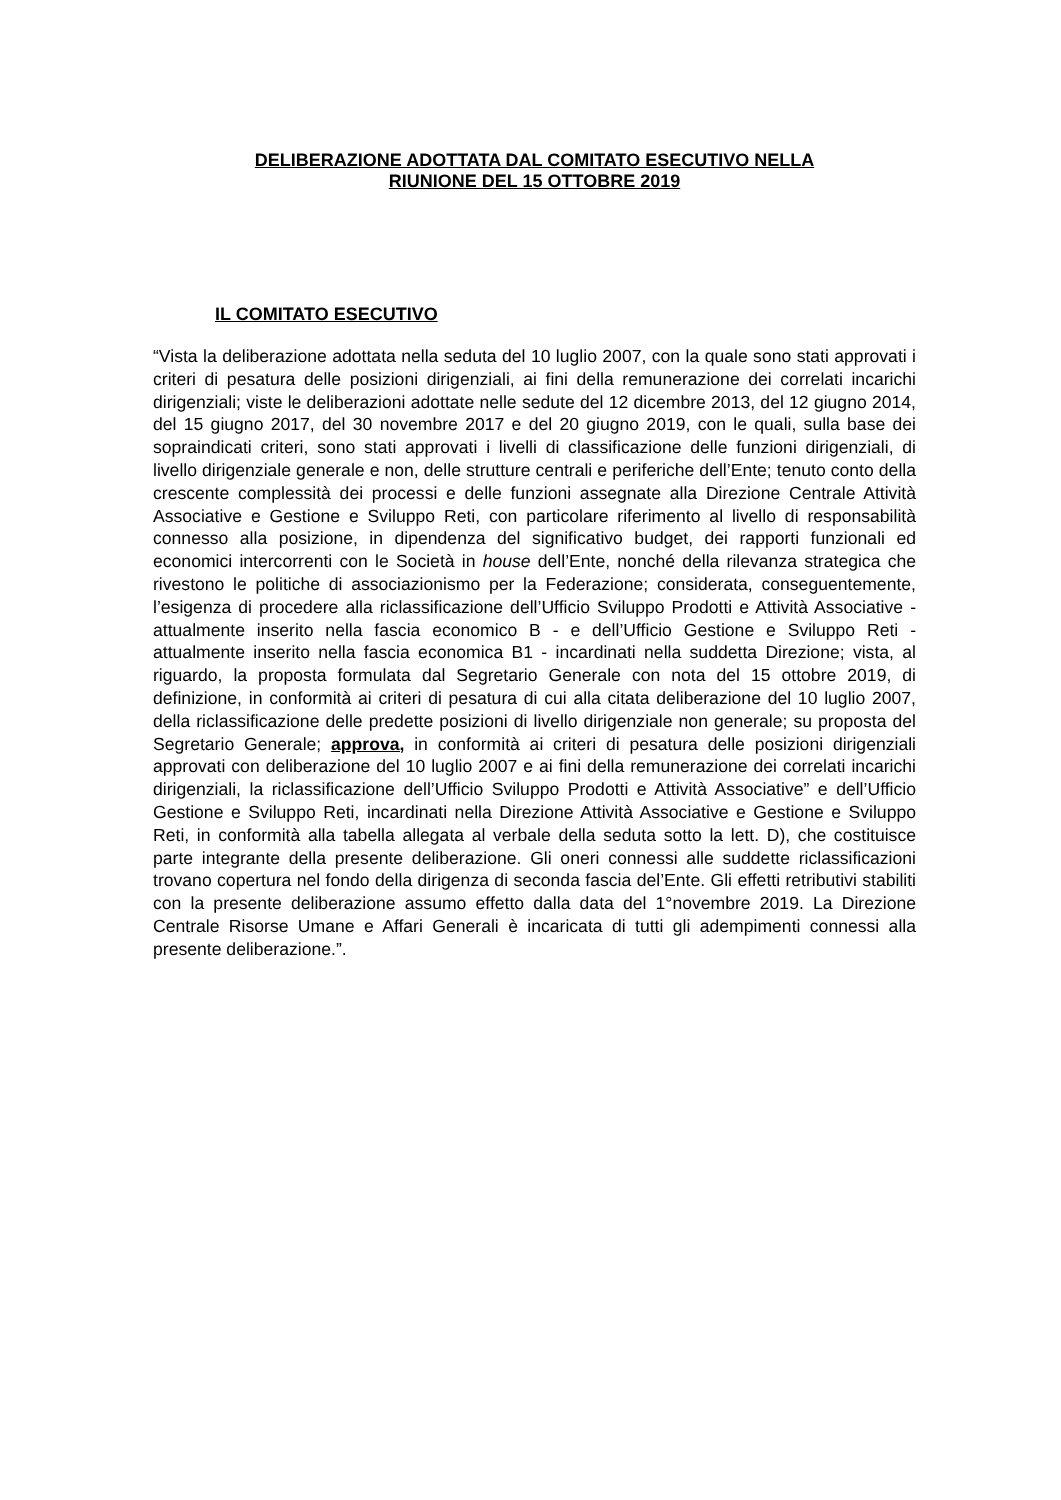DELIBERAZIONE ADOTTATA DAL COMITATO ESECUTIVO NELLA
RIUNIONE DEL 15 OTTOBRE 2019
IL COMITATO ESECUTIVO
“Vista la deliberazione adottata nella seduta del 10 luglio 2007, con la quale sono stati approvati i criteri di pesatura delle posizioni dirigenziali, ai fini della remunerazione dei correlati incarichi dirigenziali; viste le deliberazioni adottate nelle sedute del 12 dicembre 2013, del 12 giugno 2014, del 15 giugno 2017, del 30 novembre 2017 e del 20 giugno 2019, con le quali, sulla base dei sopraindicati criteri, sono stati approvati i livelli di classificazione delle funzioni dirigenziali, di livello dirigenziale generale e non, delle strutture centrali e periferiche dell’Ente; tenuto conto della crescente complessità dei processi e delle funzioni assegnate alla Direzione Centrale Attività Associative e Gestione e Sviluppo Reti, con particolare riferimento al livello di responsabilità connesso alla posizione, in dipendenza del significativo budget, dei rapporti funzionali ed economici intercorrenti con le Società in house dell’Ente, nonché della rilevanza strategica che rivestono le politiche di associazionismo per la Federazione; considerata, conseguentemente, l’esigenza di procedere alla riclassificazione dell’Ufficio Sviluppo Prodotti e Attività Associative - attualmente inserito nella fascia economico B - e dell’Ufficio Gestione e Sviluppo Reti - attualmente inserito nella fascia economica B1 - incardinati nella suddetta Direzione; vista, al riguardo, la proposta formulata dal Segretario Generale con nota del 15 ottobre 2019, di definizione, in conformità ai criteri di pesatura di cui alla citata deliberazione del 10 luglio 2007, della riclassificazione delle predette posizioni di livello dirigenziale non generale; su proposta del Segretario Generale; approva, in conformità ai criteri di pesatura delle posizioni dirigenziali approvati con deliberazione del 10 luglio 2007 e ai fini della remunerazione dei correlati incarichi dirigenziali, la riclassificazione dell’Ufficio Sviluppo Prodotti e Attività Associative” e dell’Ufficio Gestione e Sviluppo Reti, incardinati nella Direzione Attività Associative e Gestione e Sviluppo Reti, in conformità alla tabella allegata al verbale della seduta sotto la lett. D), che costituisce parte integrante della presente deliberazione. Gli oneri connessi alle suddette riclassificazioni trovano copertura nel fondo della dirigenza di seconda fascia del’Ente. Gli effetti retributivi stabiliti con la presente deliberazione assumo effetto dalla data del 1°novembre 2019. La Direzione Centrale Risorse Umane e Affari Generali è incaricata di tutti gli adempimenti connessi alla presente deliberazione.”.